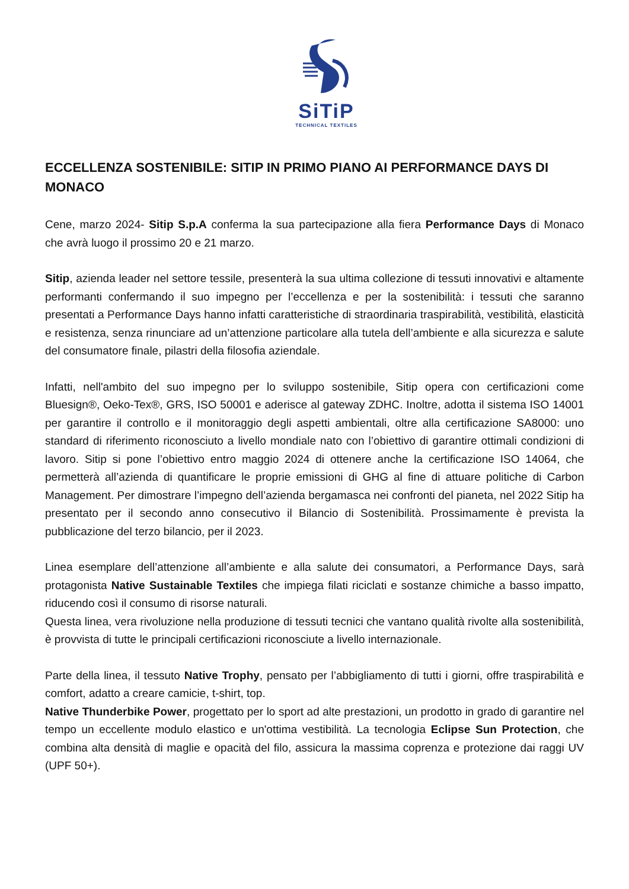SiTiP
TECHNICAL TEXTILES
ECCELLENZA SOSTENIBILE: SITIP IN PRIMO PIANO AI PERFORMANCE DAYS DI MONACO
Cene, marzo 2024- Sitip S.p.A conferma la sua partecipazione alla fiera Performance Days di Monaco che avrà luogo il prossimo 20 e 21 marzo.
Sitip, azienda leader nel settore tessile, presenterà la sua ultima collezione di tessuti innovativi e altamente performanti confermando il suo impegno per l’eccellenza e per la sostenibilità: i tessuti che saranno presentati a Performance Days hanno infatti caratteristiche di straordinaria traspirabilità, vestibilità, elasticità e resistenza, senza rinunciare ad un’attenzione particolare alla tutela dell’ambiente e alla sicurezza e salute del consumatore finale, pilastri della filosofia aziendale.
Infatti, nell'ambito del suo impegno per lo sviluppo sostenibile, Sitip opera con certificazioni come Bluesign®, Oeko-Tex®, GRS, ISO 50001 e aderisce al gateway ZDHC. Inoltre, adotta il sistema ISO 14001 per garantire il controllo e il monitoraggio degli aspetti ambientali, oltre alla certificazione SA8000: uno standard di riferimento riconosciuto a livello mondiale nato con l’obiettivo di garantire ottimali condizioni di lavoro. Sitip si pone l’obiettivo entro maggio 2024 di ottenere anche la certificazione ISO 14064, che permetterà all’azienda di quantificare le proprie emissioni di GHG al fine di attuare politiche di Carbon Management. Per dimostrare l’impegno dell’azienda bergamasca nei confronti del pianeta, nel 2022 Sitip ha presentato per il secondo anno consecutivo il Bilancio di Sostenibilità. Prossimamente è prevista la pubblicazione del terzo bilancio, per il 2023.
Linea esemplare dell’attenzione all’ambiente e alla salute dei consumatori, a Performance Days, sarà protagonista Native Sustainable Textiles che impiega filati riciclati e sostanze chimiche a basso impatto, riducendo così il consumo di risorse naturali.
Questa linea, vera rivoluzione nella produzione di tessuti tecnici che vantano qualità rivolte alla sostenibilità, è provvista di tutte le principali certificazioni riconosciute a livello internazionale.
Parte della linea, il tessuto Native Trophy, pensato per l’abbigliamento di tutti i giorni, offre traspirabilità e comfort, adatto a creare camicie, t-shirt, top.
Native Thunderbike Power, progettato per lo sport ad alte prestazioni, un prodotto in grado di garantire nel tempo un eccellente modulo elastico e un'ottima vestibilità. La tecnologia Eclipse Sun Protection, che combina alta densità di maglie e opacità del filo, assicura la massima coprenza e protezione dai raggi UV (UPF 50+).